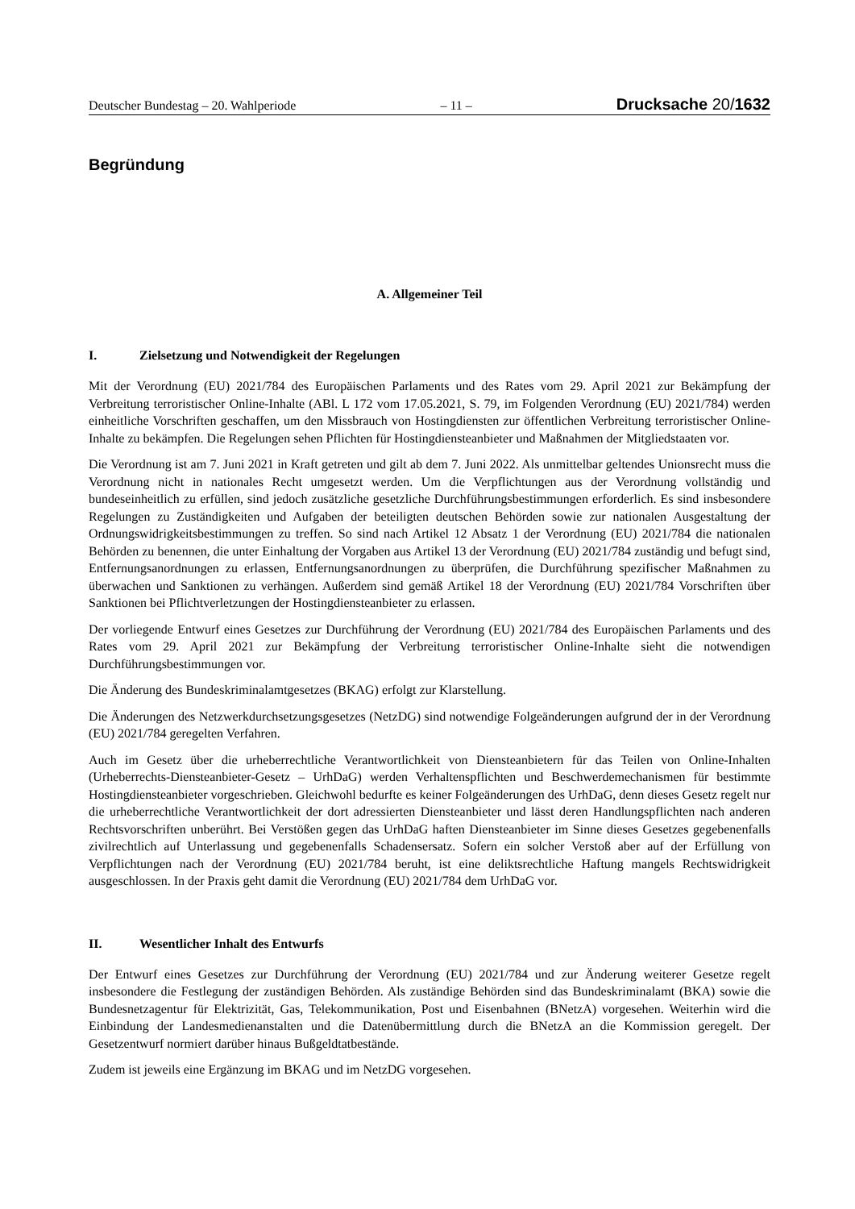Deutscher Bundestag – 20. Wahlperiode – 11 – Drucksache 20/1632
Begründung
A. Allgemeiner Teil
I. Zielsetzung und Notwendigkeit der Regelungen
Mit der Verordnung (EU) 2021/784 des Europäischen Parlaments und des Rates vom 29. April 2021 zur Bekämpfung der Verbreitung terroristischer Online-Inhalte (ABl. L 172 vom 17.05.2021, S. 79, im Folgenden Verordnung (EU) 2021/784) werden einheitliche Vorschriften geschaffen, um den Missbrauch von Hostingdiensten zur öffentlichen Verbreitung terroristischer Online-Inhalte zu bekämpfen. Die Regelungen sehen Pflichten für Hostingdiensteanbieter und Maßnahmen der Mitgliedstaaten vor.
Die Verordnung ist am 7. Juni 2021 in Kraft getreten und gilt ab dem 7. Juni 2022. Als unmittelbar geltendes Unionsrecht muss die Verordnung nicht in nationales Recht umgesetzt werden. Um die Verpflichtungen aus der Verordnung vollständig und bundeseinheitlich zu erfüllen, sind jedoch zusätzliche gesetzliche Durchführungsbestimmungen erforderlich. Es sind insbesondere Regelungen zu Zuständigkeiten und Aufgaben der beteiligten deutschen Behörden sowie zur nationalen Ausgestaltung der Ordnungswidrigkeitsbestimmungen zu treffen. So sind nach Artikel 12 Absatz 1 der Verordnung (EU) 2021/784 die nationalen Behörden zu benennen, die unter Einhaltung der Vorgaben aus Artikel 13 der Verordnung (EU) 2021/784 zuständig und befugt sind, Entfernungsanordnungen zu erlassen, Entfernungsanordnungen zu überprüfen, die Durchführung spezifischer Maßnahmen zu überwachen und Sanktionen zu verhängen. Außerdem sind gemäß Artikel 18 der Verordnung (EU) 2021/784 Vorschriften über Sanktionen bei Pflichtverletzungen der Hostingdiensteanbieter zu erlassen.
Der vorliegende Entwurf eines Gesetzes zur Durchführung der Verordnung (EU) 2021/784 des Europäischen Parlaments und des Rates vom 29. April 2021 zur Bekämpfung der Verbreitung terroristischer Online-Inhalte sieht die notwendigen Durchführungsbestimmungen vor.
Die Änderung des Bundeskriminalamtgesetzes (BKAG) erfolgt zur Klarstellung.
Die Änderungen des Netzwerkdurchsetzungsgesetzes (NetzDG) sind notwendige Folgeänderungen aufgrund der in der Verordnung (EU) 2021/784 geregelten Verfahren.
Auch im Gesetz über die urheberrechtliche Verantwortlichkeit von Diensteanbietern für das Teilen von Online-Inhalten (Urheberrechts-Diensteanbieter-Gesetz – UrhDaG) werden Verhaltenspflichten und Beschwerdemechanismen für bestimmte Hostingdiensteanbieter vorgeschrieben. Gleichwohl bedurfte es keiner Folgeänderungen des UrhDaG, denn dieses Gesetz regelt nur die urheberrechtliche Verantwortlichkeit der dort adressierten Diensteanbieter und lässt deren Handlungspflichten nach anderen Rechtsvorschriften unberührt. Bei Verstößen gegen das UrhDaG haften Diensteanbieter im Sinne dieses Gesetzes gegebenenfalls zivilrechtlich auf Unterlassung und gegebenenfalls Schadensersatz. Sofern ein solcher Verstoß aber auf der Erfüllung von Verpflichtungen nach der Verordnung (EU) 2021/784 beruht, ist eine deliktsrechtliche Haftung mangels Rechtswidrigkeit ausgeschlossen. In der Praxis geht damit die Verordnung (EU) 2021/784 dem UrhDaG vor.
II. Wesentlicher Inhalt des Entwurfs
Der Entwurf eines Gesetzes zur Durchführung der Verordnung (EU) 2021/784 und zur Änderung weiterer Gesetze regelt insbesondere die Festlegung der zuständigen Behörden. Als zuständige Behörden sind das Bundeskriminalamt (BKA) sowie die Bundesnetzagentur für Elektrizität, Gas, Telekommunikation, Post und Eisenbahnen (BNetzA) vorgesehen. Weiterhin wird die Einbindung der Landesmedienanstalten und die Datenübermittlung durch die BNetzA an die Kommission geregelt. Der Gesetzentwurf normiert darüber hinaus Bußgeldtatbestände.
Zudem ist jeweils eine Ergänzung im BKAG und im NetzDG vorgesehen.